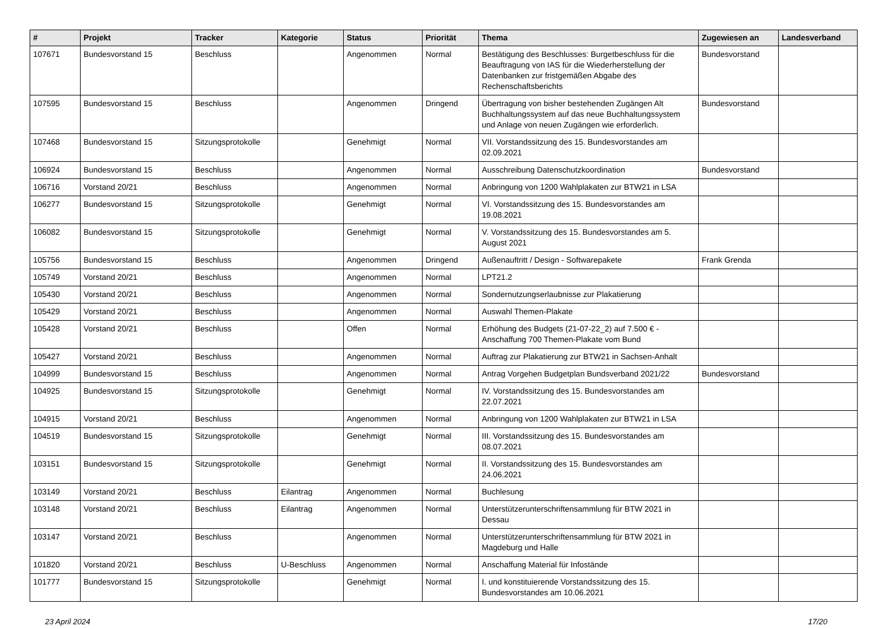| # | Projekt | Tracker | Kategorie | Status | Priorität | Thema | Zugewiesen an | Landesverband |
| --- | --- | --- | --- | --- | --- | --- | --- | --- |
| 107671 | Bundesvorstand 15 | Beschluss | | Angenommen | Normal | Bestätigung des Beschlusses: Burgetbeschluss für die Beauftragung von IAS für die Wiederherstellung der Datenbanken zur fristgemäßen Abgabe des Rechenschaftsberichts | Bundesvorstand | |
| 107595 | Bundesvorstand 15 | Beschluss | | Angenommen | Dringend | Übertragung von bisher bestehenden Zugängen Alt Buchhaltungssystem auf das neue Buchhaltungssystem und Anlage von neuen Zugängen wie erforderlich. | Bundesvorstand | |
| 107468 | Bundesvorstand 15 | Sitzungsprotokolle | | Genehmigt | Normal | VII. Vorstandssitzung des 15. Bundesvorstandes am 02.09.2021 | | |
| 106924 | Bundesvorstand 15 | Beschluss | | Angenommen | Normal | Ausschreibung Datenschutzkoordination | Bundesvorstand | |
| 106716 | Vorstand 20/21 | Beschluss | | Angenommen | Normal | Anbringung von 1200 Wahlplakaten zur BTW21 in LSA | | |
| 106277 | Bundesvorstand 15 | Sitzungsprotokolle | | Genehmigt | Normal | VI. Vorstandssitzung des 15. Bundesvorstandes am 19.08.2021 | | |
| 106082 | Bundesvorstand 15 | Sitzungsprotokolle | | Genehmigt | Normal | V. Vorstandssitzung des 15. Bundesvorstandes am 5. August 2021 | | |
| 105756 | Bundesvorstand 15 | Beschluss | | Angenommen | Dringend | Außenauftritt / Design - Softwarepakete | Frank Grenda | |
| 105749 | Vorstand 20/21 | Beschluss | | Angenommen | Normal | LPT21.2 | | |
| 105430 | Vorstand 20/21 | Beschluss | | Angenommen | Normal | Sondernutzungserlaubnisse zur Plakatierung | | |
| 105429 | Vorstand 20/21 | Beschluss | | Angenommen | Normal | Auswahl Themen-Plakate | | |
| 105428 | Vorstand 20/21 | Beschluss | | Offen | Normal | Erhöhung des Budgets (21-07-22_2) auf 7.500 € - Anschaffung 700 Themen-Plakate vom Bund | | |
| 105427 | Vorstand 20/21 | Beschluss | | Angenommen | Normal | Auftrag zur Plakatierung zur BTW21 in Sachsen-Anhalt | | |
| 104999 | Bundesvorstand 15 | Beschluss | | Angenommen | Normal | Antrag Vorgehen Budgetplan Bundsverband 2021/22 | Bundesvorstand | |
| 104925 | Bundesvorstand 15 | Sitzungsprotokolle | | Genehmigt | Normal | IV. Vorstandssitzung des 15. Bundesvorstandes am 22.07.2021 | | |
| 104915 | Vorstand 20/21 | Beschluss | | Angenommen | Normal | Anbringung von 1200 Wahlplakaten zur BTW21 in LSA | | |
| 104519 | Bundesvorstand 15 | Sitzungsprotokolle | | Genehmigt | Normal | III. Vorstandssitzung des 15. Bundesvorstandes am 08.07.2021 | | |
| 103151 | Bundesvorstand 15 | Sitzungsprotokolle | | Genehmigt | Normal | II. Vorstandssitzung des 15. Bundesvorstandes am 24.06.2021 | | |
| 103149 | Vorstand 20/21 | Beschluss | Eilantrag | Angenommen | Normal | Buchlesung | | |
| 103148 | Vorstand 20/21 | Beschluss | Eilantrag | Angenommen | Normal | Unterstützerunterschriftensammlung für BTW 2021 in Dessau | | |
| 103147 | Vorstand 20/21 | Beschluss | | Angenommen | Normal | Unterstützerunterschriftensammlung für BTW 2021 in Magdeburg und Halle | | |
| 101820 | Vorstand 20/21 | Beschluss | U-Beschluss | Angenommen | Normal | Anschaffung Material für Infostände | | |
| 101777 | Bundesvorstand 15 | Sitzungsprotokolle | | Genehmigt | Normal | I. und konstituierende Vorstandssitzung des 15. Bundesvorstandes am 10.06.2021 | | |
23 April 2024 17/20